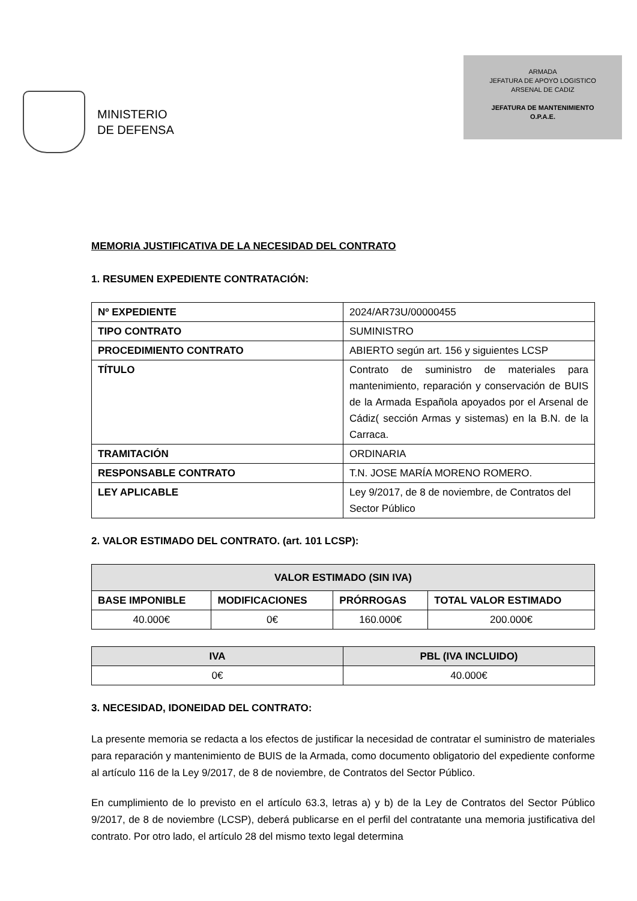MINISTERIO
DE DEFENSA
ARMADA
JEFATURA DE APOYO LOGISTICO
ARSENAL DE CADIZ
JEFATURA DE MANTENIMIENTO
O.P.A.E.
MEMORIA JUSTIFICATIVA DE LA NECESIDAD DEL CONTRATO
1. RESUMEN EXPEDIENTE CONTRATACIÓN:
| Nº EXPEDIENTE | 2024/AR73U/00000455 |
| TIPO CONTRATO | SUMINISTRO |
| PROCEDIMIENTO CONTRATO | ABIERTO según art. 156 y siguientes LCSP |
| TÍTULO | Contrato de suministro de materiales para mantenimiento, reparación y conservación de BUIS de la Armada Española apoyados por el Arsenal de Cádiz( sección Armas y sistemas) en la B.N. de la Carraca. |
| TRAMITACIÓN | ORDINARIA |
| RESPONSABLE CONTRATO | T.N. JOSE MARÍA MORENO ROMERO. |
| LEY APLICABLE | Ley 9/2017, de 8 de noviembre, de Contratos del Sector Público |
2. VALOR ESTIMADO DEL CONTRATO. (art. 101 LCSP):
| VALOR ESTIMADO (SIN IVA) | | | |
| --- | --- | --- | --- |
| BASE IMPONIBLE | MODIFICACIONES | PRÓRROGAS | TOTAL VALOR ESTIMADO |
| 40.000€ | 0€ | 160.000€ | 200.000€ |
| IVA | PBL (IVA INCLUIDO) |
| --- | --- |
| 0€ | 40.000€ |
3. NECESIDAD, IDONEIDAD DEL CONTRATO:
La presente memoria se redacta a los efectos de justificar la necesidad de contratar el suministro de materiales para reparación y mantenimiento de BUIS de la Armada, como documento obligatorio del expediente conforme al artículo 116 de la Ley 9/2017, de 8 de noviembre, de Contratos del Sector Público.
En cumplimiento de lo previsto en el artículo 63.3, letras a) y b) de la Ley de Contratos del Sector Público 9/2017, de 8 de noviembre (LCSP), deberá publicarse en el perfil del contratante una memoria justificativa del contrato. Por otro lado, el artículo 28 del mismo texto legal determina